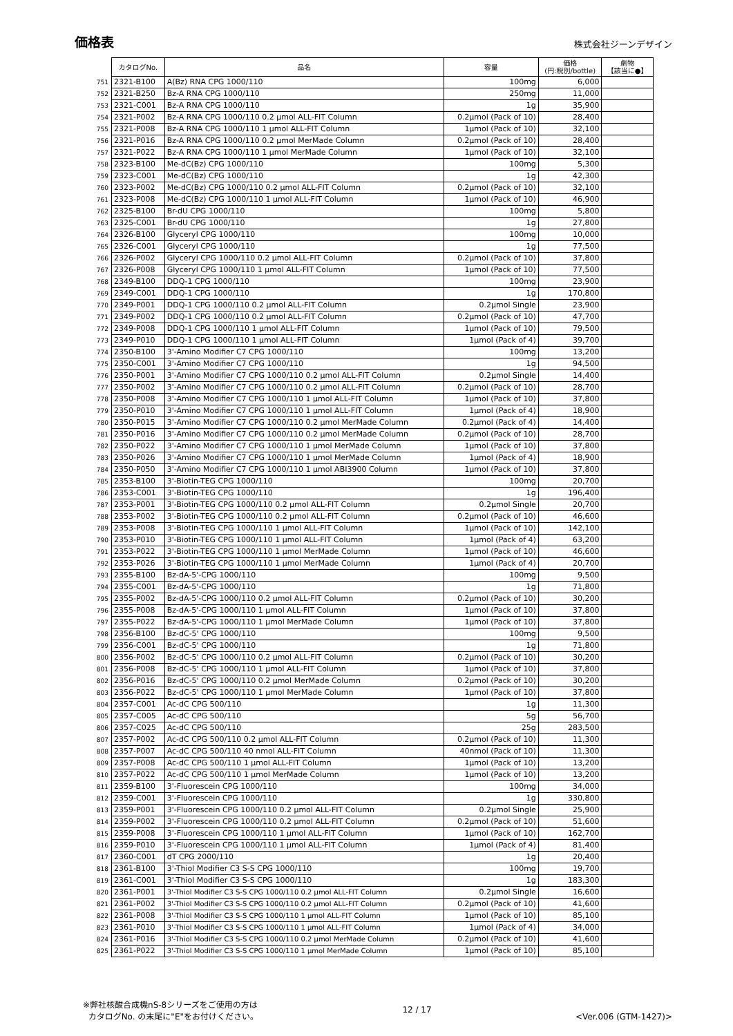価格表
株式会社ジーンデザイン
| | カタログNo. | 品名 | 容量 | 価格 (円:税別/bottle) | 劇物 【該当に●】 |
| --- | --- | --- | --- | --- | --- |
| 751 | 2321-B100 | A(Bz) RNA CPG 1000/110 | 100mg | 6,000 | |
| 752 | 2321-B250 | Bz-A RNA CPG 1000/110 | 250mg | 11,000 | |
| 753 | 2321-C001 | Bz-A RNA CPG 1000/110 | 1g | 35,900 | |
| 754 | 2321-P002 | Bz-A RNA CPG 1000/110 0.2 μmol ALL-FIT Column | 0.2μmol (Pack of 10) | 28,400 | |
| 755 | 2321-P008 | Bz-A RNA CPG 1000/110 1 μmol ALL-FIT Column | 1μmol (Pack of 10) | 32,100 | |
| 756 | 2321-P016 | Bz-A RNA CPG 1000/110 0.2 μmol MerMade Column | 0.2μmol (Pack of 10) | 28,400 | |
| 757 | 2321-P022 | Bz-A RNA CPG 1000/110 1 μmol MerMade Column | 1μmol (Pack of 10) | 32,100 | |
| 758 | 2323-B100 | Me-dC(Bz) CPG 1000/110 | 100mg | 5,300 | |
| 759 | 2323-C001 | Me-dC(Bz) CPG 1000/110 | 1g | 42,300 | |
| 760 | 2323-P002 | Me-dC(Bz) CPG 1000/110 0.2 μmol ALL-FIT Column | 0.2μmol (Pack of 10) | 32,100 | |
| 761 | 2323-P008 | Me-dC(Bz) CPG 1000/110 1 μmol ALL-FIT Column | 1μmol (Pack of 10) | 46,900 | |
| 762 | 2325-B100 | Br-dU CPG 1000/110 | 100mg | 5,800 | |
| 763 | 2325-C001 | Br-dU CPG 1000/110 | 1g | 27,800 | |
| 764 | 2326-B100 | Glyceryl CPG 1000/110 | 100mg | 10,000 | |
| 765 | 2326-C001 | Glyceryl CPG 1000/110 | 1g | 77,500 | |
| 766 | 2326-P002 | Glyceryl CPG 1000/110 0.2 μmol ALL-FIT Column | 0.2μmol (Pack of 10) | 37,800 | |
| 767 | 2326-P008 | Glyceryl CPG 1000/110 1 μmol ALL-FIT Column | 1μmol (Pack of 10) | 77,500 | |
| 768 | 2349-B100 | DDQ-1 CPG 1000/110 | 100mg | 23,900 | |
| 769 | 2349-C001 | DDQ-1 CPG 1000/110 | 1g | 170,800 | |
| 770 | 2349-P001 | DDQ-1 CPG 1000/110 0.2 μmol ALL-FIT Column | 0.2μmol Single | 23,900 | |
| 771 | 2349-P002 | DDQ-1 CPG 1000/110 0.2 μmol ALL-FIT Column | 0.2μmol (Pack of 10) | 47,700 | |
| 772 | 2349-P008 | DDQ-1 CPG 1000/110 1 μmol ALL-FIT Column | 1μmol (Pack of 10) | 79,500 | |
| 773 | 2349-P010 | DDQ-1 CPG 1000/110 1 μmol ALL-FIT Column | 1μmol (Pack of 4) | 39,700 | |
| 774 | 2350-B100 | 3'-Amino Modifier C7 CPG 1000/110 | 100mg | 13,200 | |
| 775 | 2350-C001 | 3'-Amino Modifier C7 CPG 1000/110 | 1g | 94,500 | |
| 776 | 2350-P001 | 3'-Amino Modifier C7 CPG 1000/110 0.2 μmol ALL-FIT Column | 0.2μmol Single | 14,400 | |
| 777 | 2350-P002 | 3'-Amino Modifier C7 CPG 1000/110 0.2 μmol ALL-FIT Column | 0.2μmol (Pack of 10) | 28,700 | |
| 778 | 2350-P008 | 3'-Amino Modifier C7 CPG 1000/110 1 μmol ALL-FIT Column | 1μmol (Pack of 10) | 37,800 | |
| 779 | 2350-P010 | 3'-Amino Modifier C7 CPG 1000/110 1 μmol ALL-FIT Column | 1μmol (Pack of 4) | 18,900 | |
| 780 | 2350-P015 | 3'-Amino Modifier C7 CPG 1000/110 0.2 μmol MerMade Column | 0.2μmol (Pack of 4) | 14,400 | |
| 781 | 2350-P016 | 3'-Amino Modifier C7 CPG 1000/110 0.2 μmol MerMade Column | 0.2μmol (Pack of 10) | 28,700 | |
| 782 | 2350-P022 | 3'-Amino Modifier C7 CPG 1000/110 1 μmol MerMade Column | 1μmol (Pack of 10) | 37,800 | |
| 783 | 2350-P026 | 3'-Amino Modifier C7 CPG 1000/110 1 μmol MerMade Column | 1μmol (Pack of 4) | 18,900 | |
| 784 | 2350-P050 | 3'-Amino Modifier C7 CPG 1000/110 1 μmol ABI3900 Column | 1μmol (Pack of 10) | 37,800 | |
| 785 | 2353-B100 | 3'-Biotin-TEG CPG 1000/110 | 100mg | 20,700 | |
| 786 | 2353-C001 | 3'-Biotin-TEG CPG 1000/110 | 1g | 196,400 | |
| 787 | 2353-P001 | 3'-Biotin-TEG CPG 1000/110 0.2 μmol ALL-FIT Column | 0.2μmol Single | 20,700 | |
| 788 | 2353-P002 | 3'-Biotin-TEG CPG 1000/110 0.2 μmol ALL-FIT Column | 0.2μmol (Pack of 10) | 46,600 | |
| 789 | 2353-P008 | 3'-Biotin-TEG CPG 1000/110 1 μmol ALL-FIT Column | 1μmol (Pack of 10) | 142,100 | |
| 790 | 2353-P010 | 3'-Biotin-TEG CPG 1000/110 1 μmol ALL-FIT Column | 1μmol (Pack of 4) | 63,200 | |
| 791 | 2353-P022 | 3'-Biotin-TEG CPG 1000/110 1 μmol MerMade Column | 1μmol (Pack of 10) | 46,600 | |
| 792 | 2353-P026 | 3'-Biotin-TEG CPG 1000/110 1 μmol MerMade Column | 1μmol (Pack of 4) | 20,700 | |
| 793 | 2355-B100 | Bz-dA-5'-CPG 1000/110 | 100mg | 9,500 | |
| 794 | 2355-C001 | Bz-dA-5'-CPG 1000/110 | 1g | 71,800 | |
| 795 | 2355-P002 | Bz-dA-5'-CPG 1000/110 0.2 μmol ALL-FIT Column | 0.2μmol (Pack of 10) | 30,200 | |
| 796 | 2355-P008 | Bz-dA-5'-CPG 1000/110 1 μmol ALL-FIT Column | 1μmol (Pack of 10) | 37,800 | |
| 797 | 2355-P022 | Bz-dA-5'-CPG 1000/110 1 μmol MerMade Column | 1μmol (Pack of 10) | 37,800 | |
| 798 | 2356-B100 | Bz-dC-5' CPG 1000/110 | 100mg | 9,500 | |
| 799 | 2356-C001 | Bz-dC-5' CPG 1000/110 | 1g | 71,800 | |
| 800 | 2356-P002 | Bz-dC-5' CPG 1000/110 0.2 μmol ALL-FIT Column | 0.2μmol (Pack of 10) | 30,200 | |
| 801 | 2356-P008 | Bz-dC-5' CPG 1000/110 1 μmol ALL-FIT Column | 1μmol (Pack of 10) | 37,800 | |
| 802 | 2356-P016 | Bz-dC-5' CPG 1000/110 0.2 μmol MerMade Column | 0.2μmol (Pack of 10) | 30,200 | |
| 803 | 2356-P022 | Bz-dC-5' CPG 1000/110 1 μmol MerMade Column | 1μmol (Pack of 10) | 37,800 | |
| 804 | 2357-C001 | Ac-dC CPG 500/110 | 1g | 11,300 | |
| 805 | 2357-C005 | Ac-dC CPG 500/110 | 5g | 56,700 | |
| 806 | 2357-C025 | Ac-dC CPG 500/110 | 25g | 283,500 | |
| 807 | 2357-P002 | Ac-dC CPG 500/110 0.2 μmol ALL-FIT Column | 0.2μmol (Pack of 10) | 11,300 | |
| 808 | 2357-P007 | Ac-dC CPG 500/110 40 nmol ALL-FIT Column | 40nmol (Pack of 10) | 11,300 | |
| 809 | 2357-P008 | Ac-dC CPG 500/110 1 μmol ALL-FIT Column | 1μmol (Pack of 10) | 13,200 | |
| 810 | 2357-P022 | Ac-dC CPG 500/110 1 μmol MerMade Column | 1μmol (Pack of 10) | 13,200 | |
| 811 | 2359-B100 | 3'-Fluorescein CPG 1000/110 | 100mg | 34,000 | |
| 812 | 2359-C001 | 3'-Fluorescein CPG 1000/110 | 1g | 330,800 | |
| 813 | 2359-P001 | 3'-Fluorescein CPG 1000/110 0.2 μmol ALL-FIT Column | 0.2μmol Single | 25,900 | |
| 814 | 2359-P002 | 3'-Fluorescein CPG 1000/110 0.2 μmol ALL-FIT Column | 0.2μmol (Pack of 10) | 51,600 | |
| 815 | 2359-P008 | 3'-Fluorescein CPG 1000/110 1 μmol ALL-FIT Column | 1μmol (Pack of 10) | 162,700 | |
| 816 | 2359-P010 | 3'-Fluorescein CPG 1000/110 1 μmol ALL-FIT Column | 1μmol (Pack of 4) | 81,400 | |
| 817 | 2360-C001 | dT CPG 2000/110 | 1g | 20,400 | |
| 818 | 2361-B100 | 3'-Thiol Modifier C3 S-S CPG 1000/110 | 100mg | 19,700 | |
| 819 | 2361-C001 | 3'-Thiol Modifier C3 S-S CPG 1000/110 | 1g | 183,300 | |
| 820 | 2361-P001 | 3'-Thiol Modifier C3 S-S CPG 1000/110 0.2 μmol ALL-FIT Column | 0.2μmol Single | 16,600 | |
| 821 | 2361-P002 | 3'-Thiol Modifier C3 S-S CPG 1000/110 0.2 μmol ALL-FIT Column | 0.2μmol (Pack of 10) | 41,600 | |
| 822 | 2361-P008 | 3'-Thiol Modifier C3 S-S CPG 1000/110 1 μmol ALL-FIT Column | 1μmol (Pack of 10) | 85,100 | |
| 823 | 2361-P010 | 3'-Thiol Modifier C3 S-S CPG 1000/110 1 μmol ALL-FIT Column | 1μmol (Pack of 4) | 34,000 | |
| 824 | 2361-P016 | 3'-Thiol Modifier C3 S-S CPG 1000/110 0.2 μmol MerMade Column | 0.2μmol (Pack of 10) | 41,600 | |
| 825 | 2361-P022 | 3'-Thiol Modifier C3 S-S CPG 1000/110 1 μmol MerMade Column | 1μmol (Pack of 10) | 85,100 | |
※弊社核酸合成機nS-8シリーズをご使用の方は
カタログNo. の末尾に"E"をお付けください。
12 / 17 <Ver.006 (GTM-1427)>